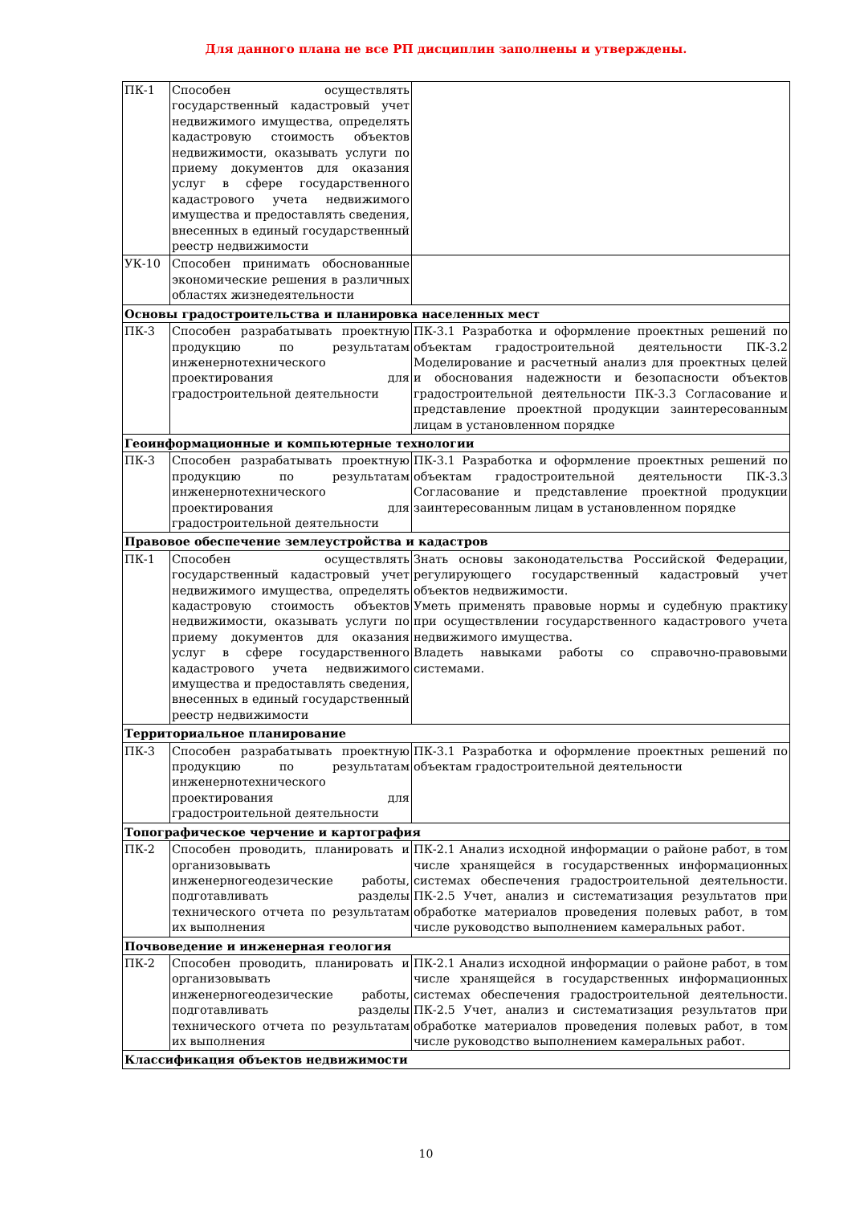Для данного плана не все РП дисциплин заполнены и утверждены.
| ПК-1 | Способен осуществлять государственный кадастровый учет недвижимого имущества, определять кадастровую стоимость объектов недвижимости, оказывать услуги по приему документов для оказания услуг в сфере государственного кадастрового учета недвижимого имущества и предоставлять сведения, внесенных в единый государственный реестр недвижимости | |
| УК-10 | Способен принимать обоснованные экономические решения в различных областях жизнедеятельности | |
| Основы градостроительства и планировка населенных мест | | |
| ПК-3 | Способен разрабатывать проектную продукцию по результатам инженернотехнического проектирования для градостроительной деятельности | ПК-3.1 Разработка и оформление проектных решений по объектам градостроительной деятельности ПК-3.2 Моделирование и расчетный анализ для проектных целей и обоснования надежности и безопасности объектов градостроительной деятельности ПК-3.3 Согласование и представление проектной продукции заинтересованным лицам в установленном порядке |
| Геоинформационные и компьютерные технологии | | |
| ПК-3 | Способен разрабатывать проектную продукцию по результатам инженернотехнического проектирования для градостроительной деятельности | ПК-3.1 Разработка и оформление проектных решений по объектам градостроительной деятельности ПК-3.3 Согласование и представление проектной продукции заинтересованным лицам в установленном порядке |
| Правовое обеспечение землеустройства и кадастров | | |
| ПК-1 | Способен осуществлять государственный кадастровый учет недвижимого имущества, определять кадастровую стоимость объектов недвижимости, оказывать услуги по приему документов для оказания услуг в сфере государственного кадастрового учета недвижимого имущества и предоставлять сведения, внесенных в единый государственный реестр недвижимости | Знать основы законодательства Российской Федерации, регулирующего государственный кадастровый учет объектов недвижимости. Уметь применять правовые нормы и судебную практику при осуществлении государственного кадастрового учета недвижимого имущества. Владеть навыками работы со справочно-правовыми системами. |
| Территориальное планирование | | |
| ПК-3 | Способен разрабатывать проектную продукцию по результатам инженернотехнического проектирования для градостроительной деятельности | ПК-3.1 Разработка и оформление проектных решений по объектам градостроительной деятельности |
| Топографическое черчение и картография | | |
| ПК-2 | Способен проводить, планировать и организовывать инженерногеодезические работы, подготавливать разделы технического отчета по результатам их выполнения | ПК-2.1 Анализ исходной информации о районе работ, в том числе хранящейся в государственных информационных системах обеспечения градостроительной деятельности. ПК-2.5 Учет, анализ и систематизация результатов при обработке материалов проведения полевых работ, в том числе руководство выполнением камеральных работ. |
| Почвоведение и инженерная геология | | |
| ПК-2 | Способен проводить, планировать и организовывать инженерногеодезические работы, подготавливать разделы технического отчета по результатам их выполнения | ПК-2.1 Анализ исходной информации о районе работ, в том числе хранящейся в государственных информационных системах обеспечения градостроительной деятельности. ПК-2.5 Учет, анализ и систематизация результатов при обработке материалов проведения полевых работ, в том числе руководство выполнением камеральных работ. |
| Классификация объектов недвижимости | | |
10